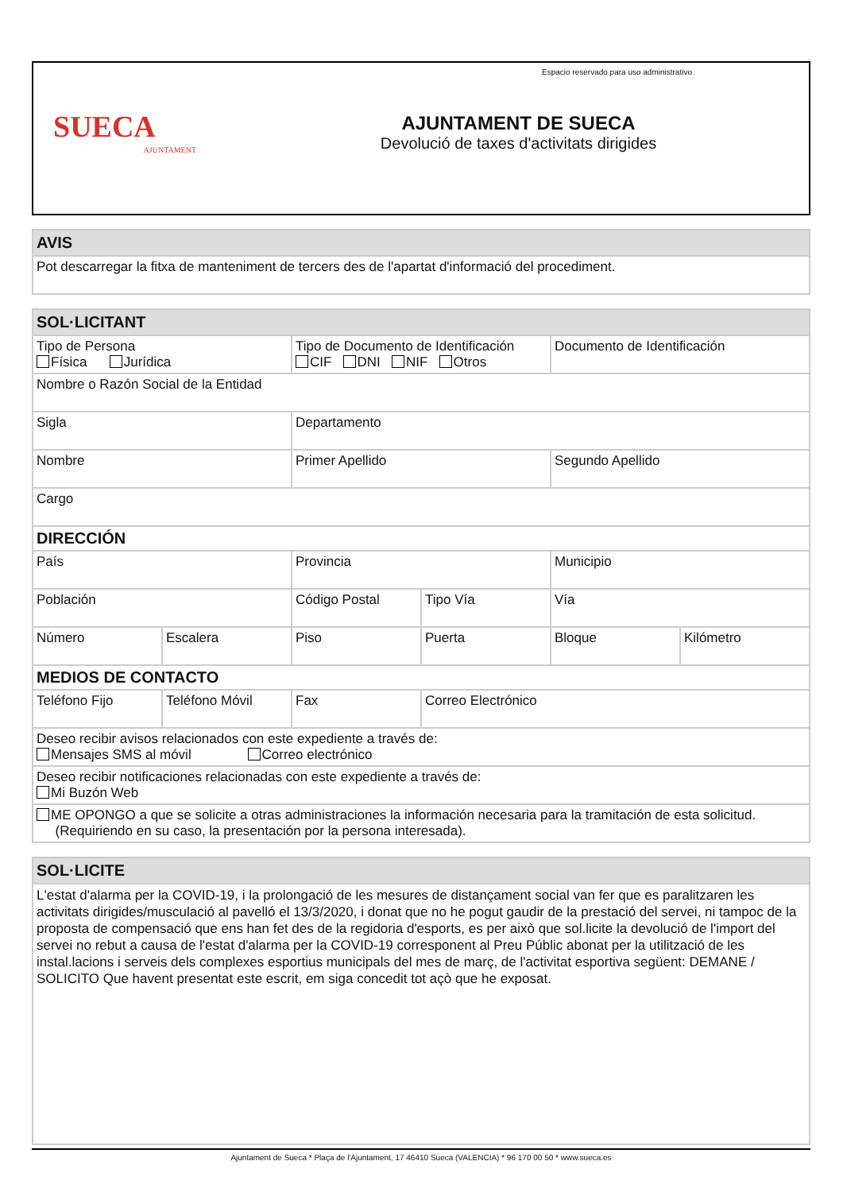SUECA
AJUNTAMENT
AJUNTAMENT DE SUECA
Devolució de taxes d'activitats dirigides
Espacio reservado para uso administrativo
| AVIS |
| --- |
| Pot descarregar la fitxa de manteniment de tercers des de l'apartat d'informació del procediment. |
| SOL·LICITANT | | | | | |
| --- | --- | --- | --- | --- | --- |
| Tipo de Persona Física Jurídica | | Tipo de Documento de Identificación CIF DNI NIF Otros | | Documento de Identificación | |
| Nombre o Razón Social de la Entidad | | | | | |
| Sigla | | Departamento | | | |
| Nombre | | Primer Apellido | | Segundo Apellido | |
| Cargo | | | | | |
| DIRECCIÓN | | | | | |
| País | | Provincia | | Municipio | |
| Población | | Código Postal | Tipo Vía | Vía | |
| Número | Escalera | Piso | Puerta | Bloque | Kilómetro |
| MEDIOS DE CONTACTO | | | | | |
| Teléfono Fijo | Teléfono Móvil | Fax | Correo Electrónico | | |
| Deseo recibir avisos relacionados con este expediente a través de: Mensajes SMS al móvil Correo electrónico | | | | | |
| Deseo recibir notificaciones relacionadas con este expediente a través de: Mi Buzón Web | | | | | |
| ME OPONGO a que se solicite a otras administraciones la información necesaria para la tramitación de esta solicitud. (Requiriendo en su caso, la presentación por la persona interesada). | | | | | |
| SOL·LICITE |
| --- |
| L'estat d'alarma per la COVID-19, i la prolongació de les mesures de distançament social van fer que es paralitzaren les activitats dirigides/musculació al pavelló el 13/3/2020, i donat que no he pogut gaudir de la prestació del servei, ni tampoc de la proposta de compensació que ens han fet des de la regidoria d'esports, es per això que sol.licite la devolució de l'import del servei no rebut a causa de l'estat d'alarma per la COVID-19 corresponent al Preu Públic abonat per la utilització de les instal.lacions i serveis dels complexes esportius municipals del mes de març, de l'activitat esportiva següent: DEMANE / SOLICITO Que havent presentat este escrit, em siga concedit tot açò que he exposat. |
Ajuntament de Sueca * Plaça de l'Ajuntament, 17 46410 Sueca (VALENCIA) * 96 170 00 50 * www.sueca.es